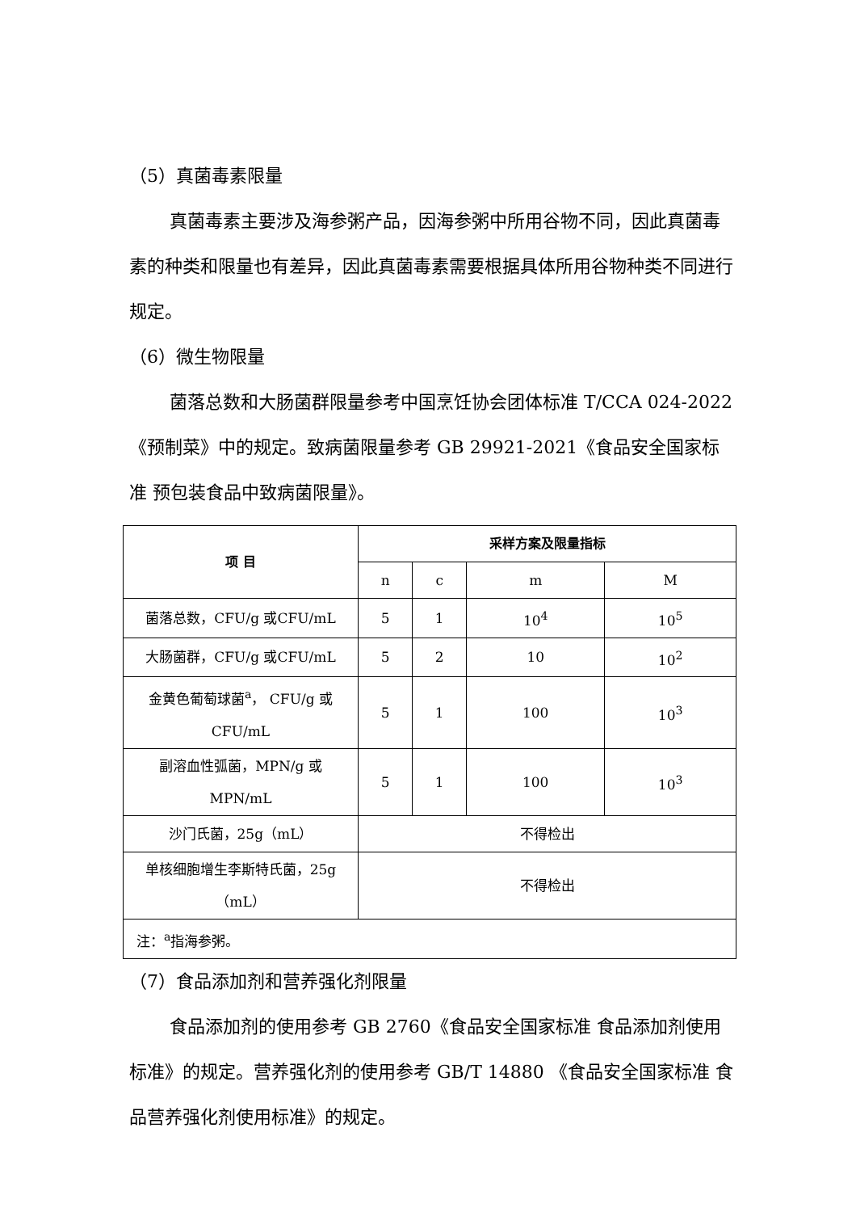（5）真菌毒素限量
真菌毒素主要涉及海参粥产品，因海参粥中所用谷物不同，因此真菌毒素的种类和限量也有差异，因此真菌毒素需要根据具体所用谷物种类不同进行规定。
（6）微生物限量
菌落总数和大肠菌群限量参考中国烹饪协会团体标准 T/CCA 024-2022《预制菜》中的规定。致病菌限量参考 GB 29921-2021《食品安全国家标准 预包装食品中致病菌限量》。
| 项 目 | 采样方案及限量指标 | | | |
| --- | --- | --- | --- | --- |
| | n | c | m | M |
| 菌落总数，CFU/g 或CFU/mL | 5 | 1 | 10<sup>4</sup> | 10<sup>5</sup> |
| 大肠菌群，CFU/g 或CFU/mL | 5 | 2 | 10 | 10<sup>2</sup> |
| 金黄色葡萄球菌<sup>a</sup>， CFU/g 或 CFU/mL | 5 | 1 | 100 | 10<sup>3</sup> |
| 副溶血性弧菌，MPN/g 或 MPN/mL | 5 | 1 | 100 | 10<sup>3</sup> |
| 沙门氏菌，25g（mL） | 不得检出 | | | |
| 单核细胞增生李斯特氏菌，25g （mL） | 不得检出 | | | |
| 注：<sup>a</sup>指海参粥。 | | | | |
（7）食品添加剂和营养强化剂限量
食品添加剂的使用参考 GB 2760《食品安全国家标准 食品添加剂使用标准》的规定。营养强化剂的使用参考 GB/T 14880 《食品安全国家标准 食品营养强化剂使用标准》的规定。